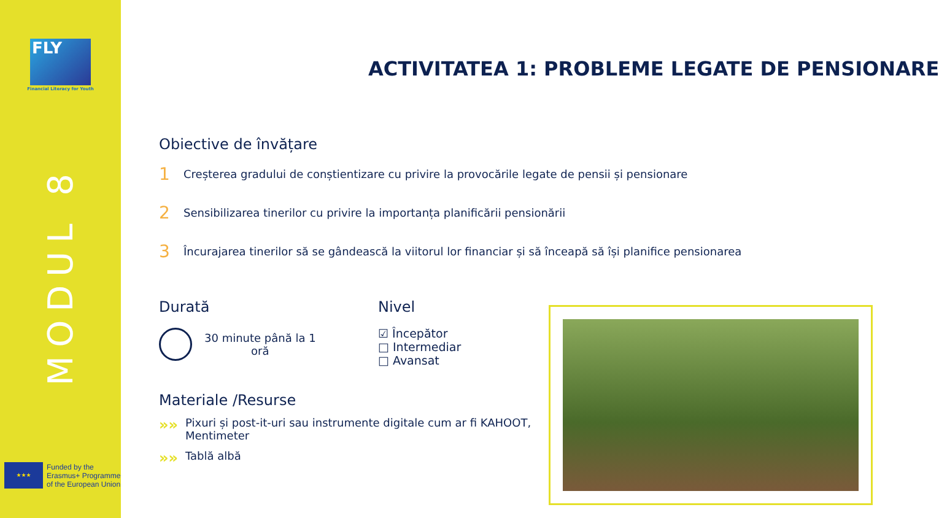FLY
Financial Literacy for Youth
MODUL 8
★★★
Funded by the
Erasmus+ Programme
of the European Union
ACTIVITATEA 1: PROBLEME LEGATE DE PENSIONARE
Obiective de învățare
1 Creșterea gradului de conștientizare cu privire la provocările legate de pensii și pensionare
2 Sensibilizarea tinerilor cu privire la importanța planificării pensionării
3 Încurajarea tinerilor să se gândească la viitorul lor financiar și să înceapă să își planifice pensionarea
Durată
30 minute până la 1
oră
Nivel
☑ Începător
□ Intermediar
□ Avansat
Materiale /Resurse
»» Pixuri și post-it-uri sau instrumente digitale cum ar fi KAHOOT, Mentimeter
»» Tablă albă